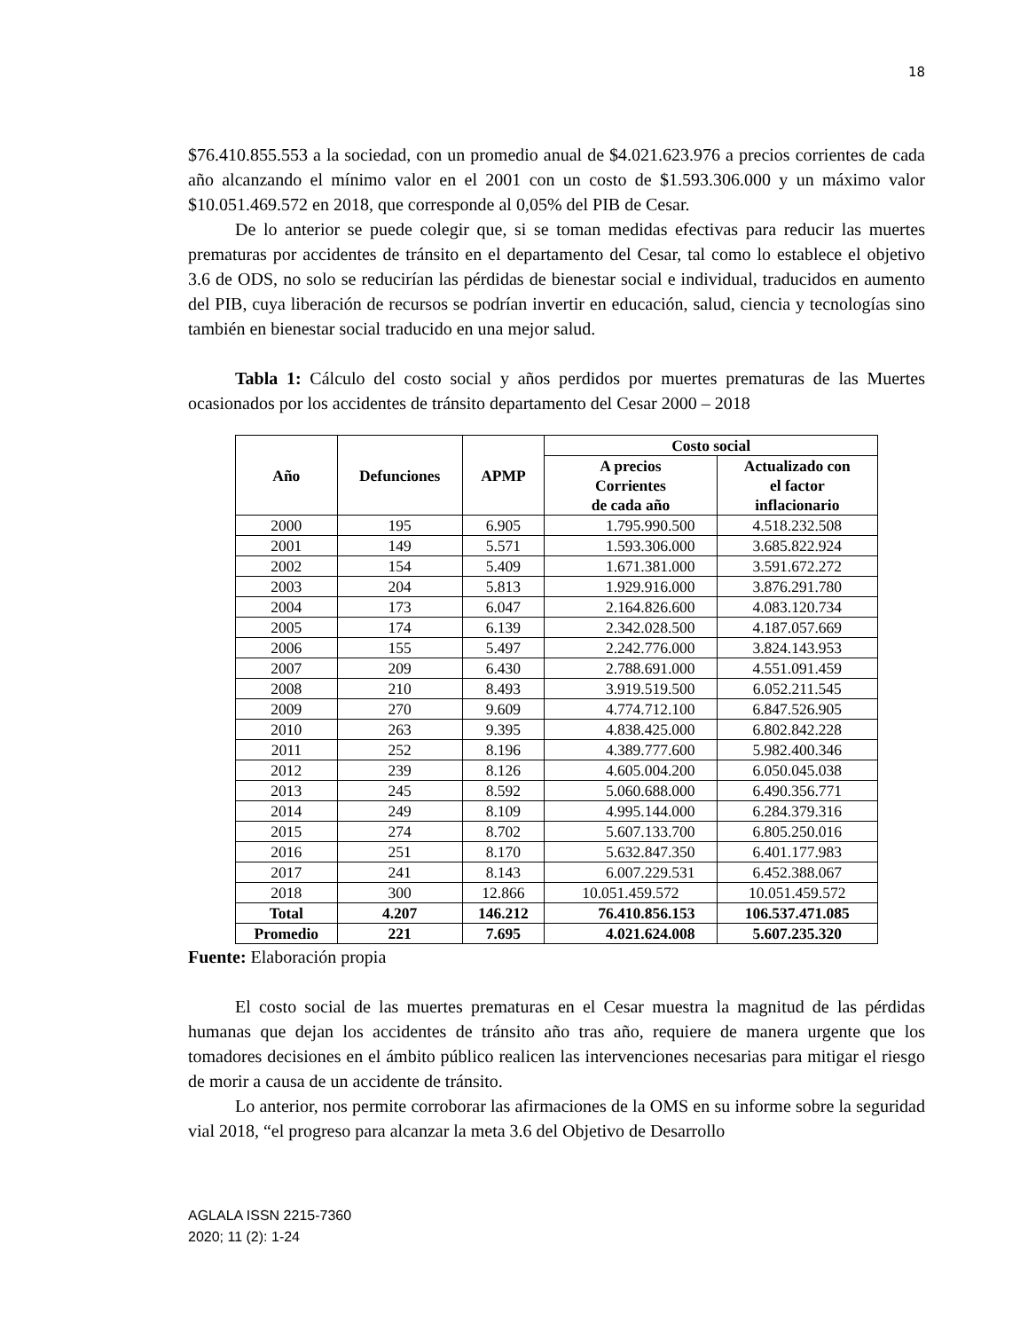18
$76.410.855.553 a la sociedad, con un promedio anual de $4.021.623.976 a precios corrientes de cada año alcanzando el mínimo valor en el 2001 con un costo de $1.593.306.000 y un máximo valor $10.051.469.572 en 2018, que corresponde al 0,05% del PIB de Cesar.
De lo anterior se puede colegir que, si se toman medidas efectivas para reducir las muertes prematuras por accidentes de tránsito en el departamento del Cesar, tal como lo establece el objetivo 3.6 de ODS, no solo se reducirían las pérdidas de bienestar social e individual, traducidos en aumento del PIB, cuya liberación de recursos se podrían invertir en educación, salud, ciencia y tecnologías sino también en bienestar social traducido en una mejor salud.
Tabla 1: Cálculo del costo social y años perdidos por muertes prematuras de las Muertes ocasionados por los accidentes de tránsito departamento del Cesar 2000 – 2018
| Año | Defunciones | APMP | Costo social | |
| --- | --- | --- | --- | --- |
| | | | A precios Corrientes de cada año | Actualizado con el factor inflacionario |
| 2000 | 195 | 6.905 | 1.795.990.500 | 4.518.232.508 |
| 2001 | 149 | 5.571 | 1.593.306.000 | 3.685.822.924 |
| 2002 | 154 | 5.409 | 1.671.381.000 | 3.591.672.272 |
| 2003 | 204 | 5.813 | 1.929.916.000 | 3.876.291.780 |
| 2004 | 173 | 6.047 | 2.164.826.600 | 4.083.120.734 |
| 2005 | 174 | 6.139 | 2.342.028.500 | 4.187.057.669 |
| 2006 | 155 | 5.497 | 2.242.776.000 | 3.824.143.953 |
| 2007 | 209 | 6.430 | 2.788.691.000 | 4.551.091.459 |
| 2008 | 210 | 8.493 | 3.919.519.500 | 6.052.211.545 |
| 2009 | 270 | 9.609 | 4.774.712.100 | 6.847.526.905 |
| 2010 | 263 | 9.395 | 4.838.425.000 | 6.802.842.228 |
| 2011 | 252 | 8.196 | 4.389.777.600 | 5.982.400.346 |
| 2012 | 239 | 8.126 | 4.605.004.200 | 6.050.045.038 |
| 2013 | 245 | 8.592 | 5.060.688.000 | 6.490.356.771 |
| 2014 | 249 | 8.109 | 4.995.144.000 | 6.284.379.316 |
| 2015 | 274 | 8.702 | 5.607.133.700 | 6.805.250.016 |
| 2016 | 251 | 8.170 | 5.632.847.350 | 6.401.177.983 |
| 2017 | 241 | 8.143 | 6.007.229.531 | 6.452.388.067 |
| 2018 | 300 | 12.866 | 10.051.459.572 | 10.051.459.572 |
| Total | 4.207 | 146.212 | 76.410.856.153 | 106.537.471.085 |
| Promedio | 221 | 7.695 | 4.021.624.008 | 5.607.235.320 |
Fuente: Elaboración propia
El costo social de las muertes prematuras en el Cesar muestra la magnitud de las pérdidas humanas que dejan los accidentes de tránsito año tras año, requiere de manera urgente que los tomadores decisiones en el ámbito público realicen las intervenciones necesarias para mitigar el riesgo de morir a causa de un accidente de tránsito.
Lo anterior, nos permite corroborar las afirmaciones de la OMS en su informe sobre la seguridad vial 2018, “el progreso para alcanzar la meta 3.6 del Objetivo de Desarrollo
AGLALA ISSN 2215-7360
2020; 11 (2): 1-24